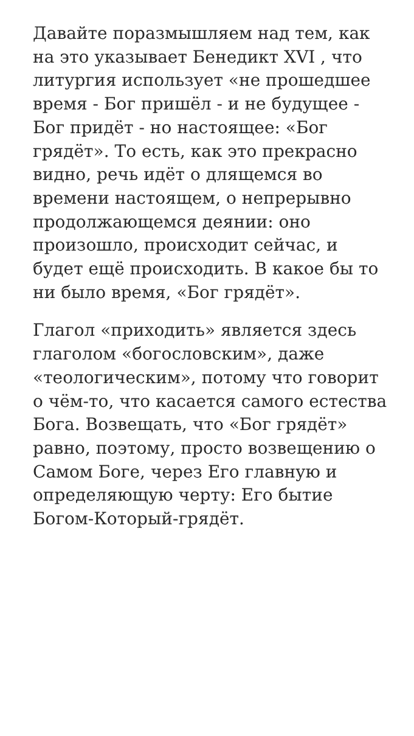Давайте поразмышляем над тем, как на это указывает Бенедикт XVI , что литургия использует «не прошедшее время - Бог пришёл - и не будущее - Бог придёт - но настоящее: «Бог грядёт». То есть, как это прекрасно видно, речь идёт о длящемся во времени настоящем, о непрерывно продолжающемся деянии: оно произошло, происходит сейчас, и будет ещё происходить. В какое бы то ни было время, «Бог грядёт».
Глагол «приходить» является здесь глаголом «богословским», даже «теологическим», потому что говорит о чём-то, что касается самого естества Бога. Возвещать, что «Бог грядёт» равно, поэтому, просто возвещению о Самом Боге, через Его главную и определяющую черту: Его бытие Богом-Который-грядёт.